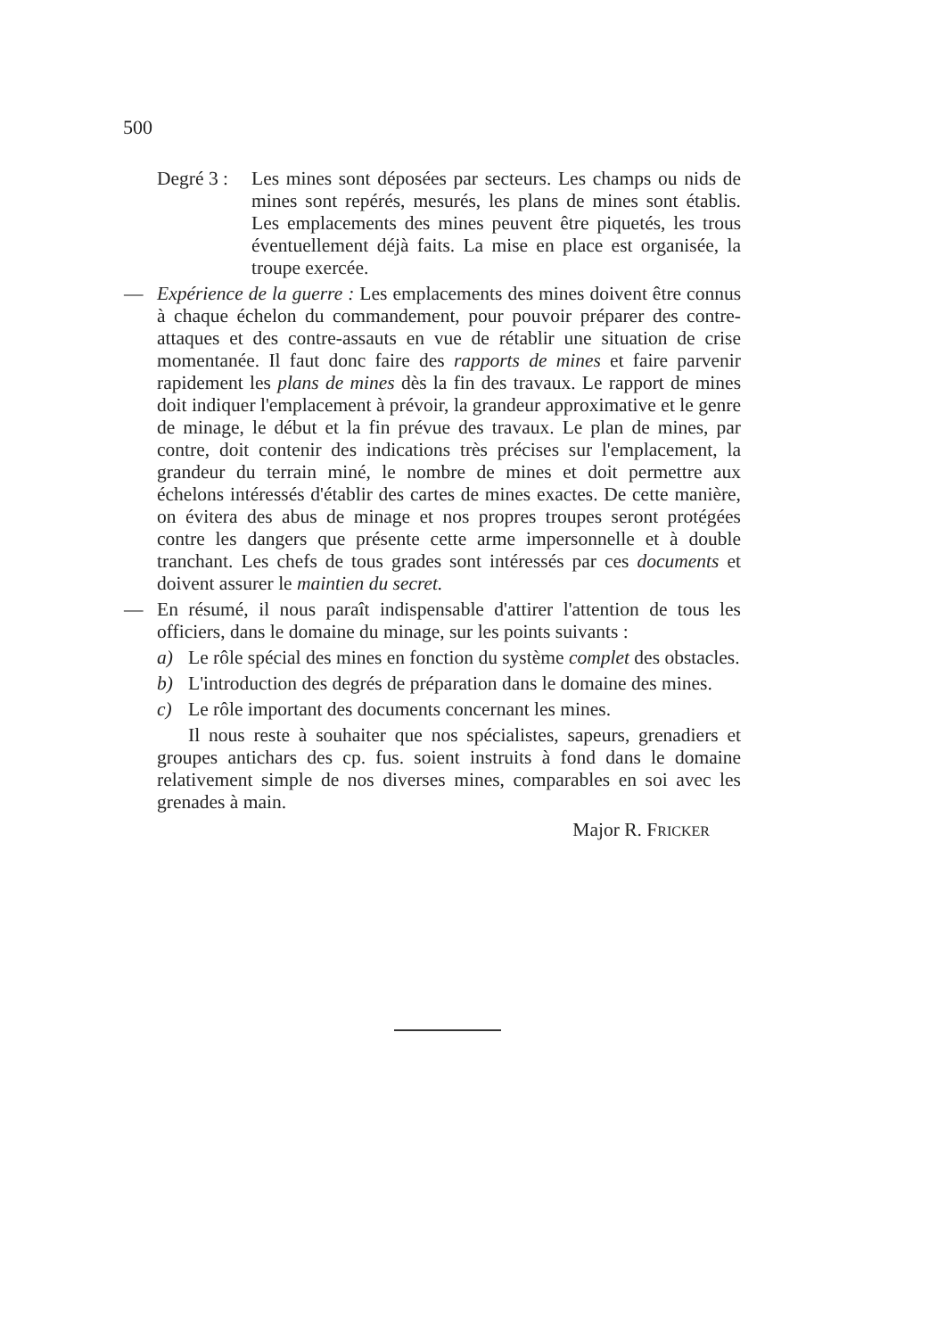500
Degré 3 :
Les mines sont déposées par secteurs. Les champs ou nids de mines sont repérés, mesurés, les plans de mines sont établis. Les emplacements des mines peuvent être piquetés, les trous éventuellement déjà faits. La mise en place est organisée, la troupe exercée.
— Expérience de la guerre : Les emplacements des mines doivent être connus à chaque échelon du commandement, pour pouvoir préparer des contre-attaques et des contre-assauts en vue de rétablir une situation de crise momentanée. Il faut donc faire des rapports de mines et faire parvenir rapidement les plans de mines dès la fin des travaux. Le rapport de mines doit indiquer l'emplacement à prévoir, la grandeur approximative et le genre de minage, le début et la fin prévue des travaux. Le plan de mines, par contre, doit contenir des indications très précises sur l'emplacement, la grandeur du terrain miné, le nombre de mines et doit permettre aux échelons intéressés d'établir des cartes de mines exactes. De cette manière, on évitera des abus de minage et nos propres troupes seront protégées contre les dangers que présente cette arme impersonnelle et à double tranchant. Les chefs de tous grades sont intéressés par ces documents et doivent assurer le maintien du secret.
— En résumé, il nous paraît indispensable d'attirer l'attention de tous les officiers, dans le domaine du minage, sur les points suivants :
a) Le rôle spécial des mines en fonction du système complet des obstacles.
b) L'introduction des degrés de préparation dans le domaine des mines.
c) Le rôle important des documents concernant les mines.
Il nous reste à souhaiter que nos spécialistes, sapeurs, grenadiers et groupes antichars des cp. fus. soient instruits à fond dans le domaine relativement simple de nos diverses mines, comparables en soi avec les grenades à main.
Major R. FRICKER